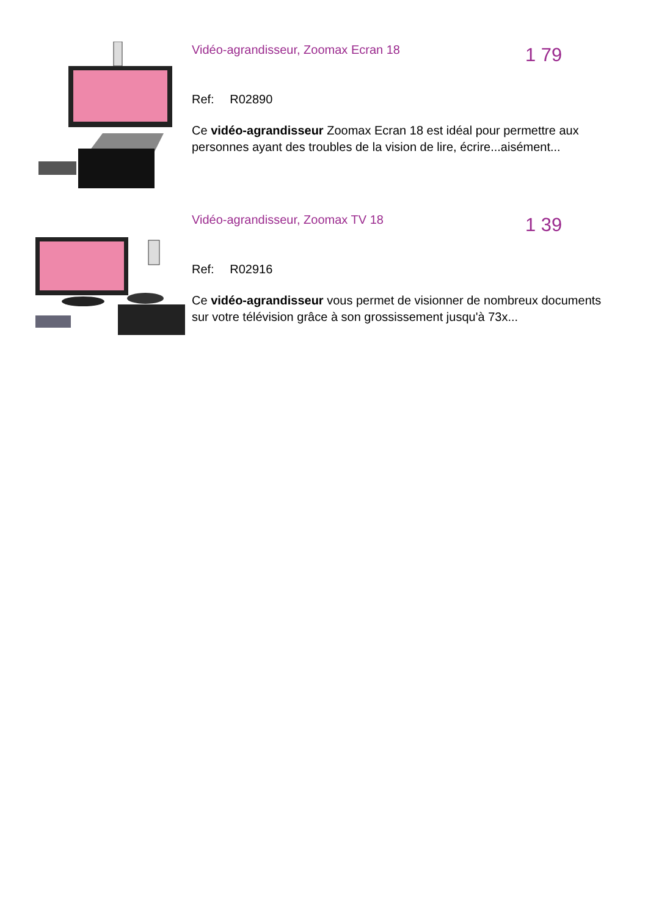Vidéo-agrandisseur, Zoomax Ecran 18
1 79
Ref: R02890
Ce vidéo-agrandisseur Zoomax Ecran 18 est idéal pour permettre aux personnes ayant des troubles de la vision de lire, écrire...aisément...
Vidéo-agrandisseur, Zoomax TV 18
1 39
Ref: R02916
Ce vidéo-agrandisseur vous permet de visionner de nombreux documents sur votre télévision grâce à son grossissement jusqu'à 73x...